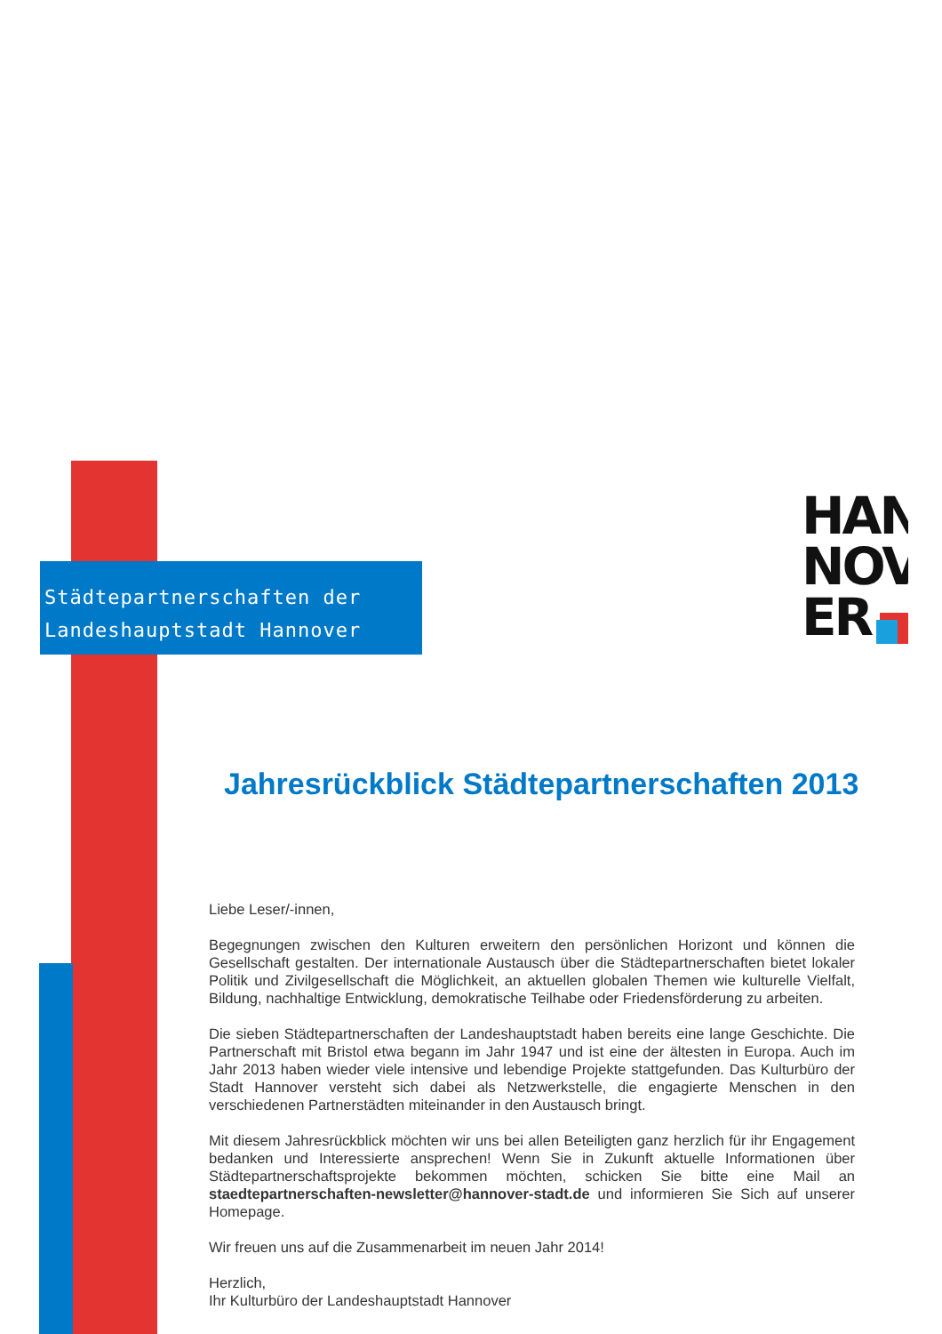Städtepartnerschaften der
Landeshauptstadt Hannover
HAN
NOV
ER
Jahresrückblick Städtepartnerschaften 2013
Liebe Leser/-innen,
Begegnungen zwischen den Kulturen erweitern den persönlichen Horizont und können die Gesellschaft gestalten. Der internationale Austausch über die Städtepartnerschaften bietet lokaler Politik und Zivilgesellschaft die Möglichkeit, an aktuellen globalen Themen wie kulturelle Vielfalt, Bildung, nachhaltige Entwicklung, demokratische Teilhabe oder Friedensförderung zu arbeiten.
Die sieben Städtepartnerschaften der Landeshauptstadt haben bereits eine lange Geschichte. Die Partnerschaft mit Bristol etwa begann im Jahr 1947 und ist eine der ältesten in Europa. Auch im Jahr 2013 haben wieder viele intensive und lebendige Projekte stattgefunden. Das Kulturbüro der Stadt Hannover versteht sich dabei als Netzwerkstelle, die engagierte Menschen in den verschiedenen Partnerstädten miteinander in den Austausch bringt.
Mit diesem Jahresrückblick möchten wir uns bei allen Beteiligten ganz herzlich für ihr Engagement bedanken und Interessierte ansprechen! Wenn Sie in Zukunft aktuelle Informationen über Städtepartnerschaftsprojekte bekommen möchten, schicken Sie bitte eine Mail an staedtepartnerschaften-newsletter@hannover-stadt.de und informieren Sie Sich auf unserer Homepage.
Wir freuen uns auf die Zusammenarbeit im neuen Jahr 2014!
Herzlich,
Ihr Kulturbüro der Landeshauptstadt Hannover